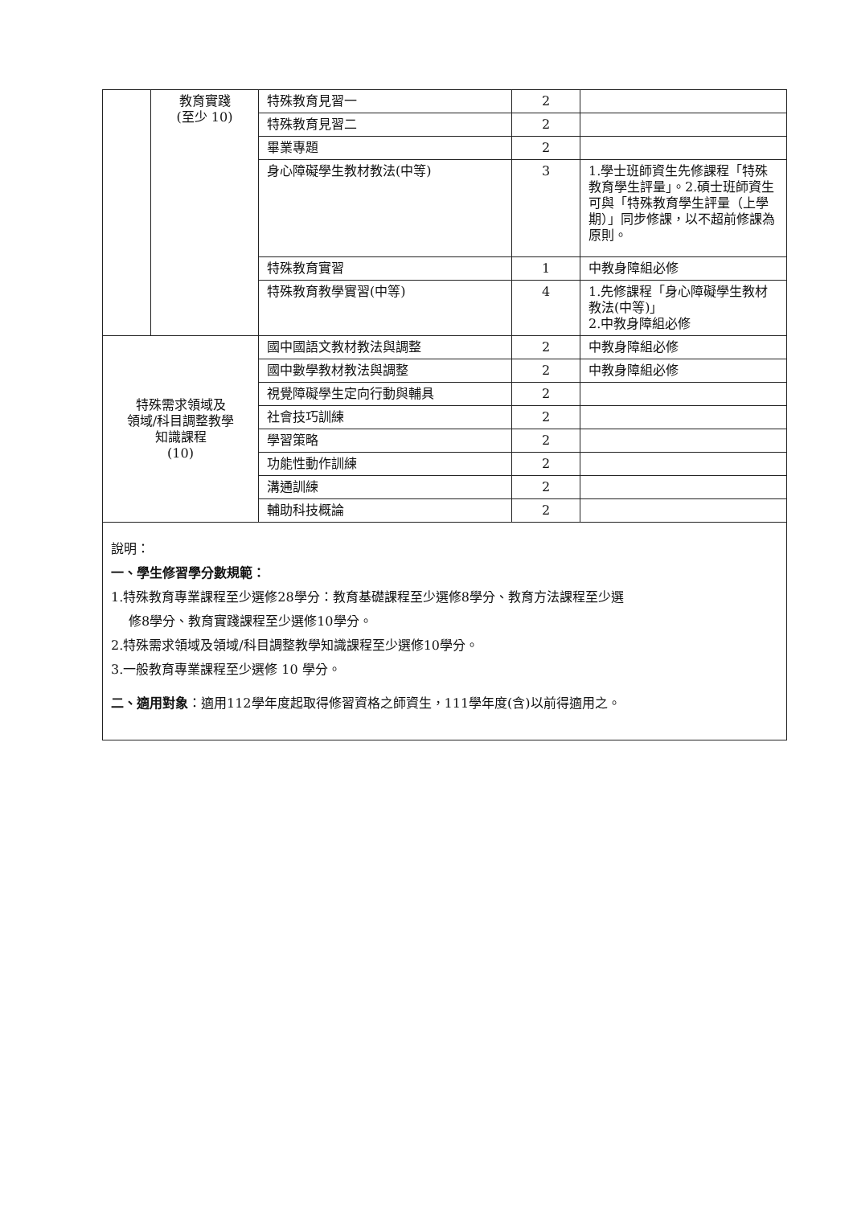| | 教育實踐 (至少 10) | 特殊教育見習一 | 2 | |
| | | 特殊教育見習二 | 2 | |
| | | 畢業專題 | 2 | |
| | | 身心障礙學生教材教法(中等) | 3 | 1.學士班師資生先修課程「特殊教育學生評量」。2.碩士班師資生可與「特殊教育學生評量（上學期）」同步修課，以不超前修課為原則。 |
| | | 特殊教育實習 | 1 | 中教身障組必修 |
| | | 特殊教育教學實習(中等) | 4 | 1.先修課程「身心障礙學生教材教法(中等)」 2.中教身障組必修 |
| 特殊需求領域及 領域/科目調整教學 知識課程 (10) | | 國中國語文教材教法與調整 | 2 | 中教身障組必修 |
| | | 國中數學教材教法與調整 | 2 | 中教身障組必修 |
| | | 視覺障礙學生定向行動與輔具 | 2 | |
| | | 社會技巧訓練 | 2 | |
| | | 學習策略 | 2 | |
| | | 功能性動作訓練 | 2 | |
| | | 溝通訓練 | 2 | |
| | | 輔助科技概論 | 2 | |
說明：
一、學生修習學分數規範：
1.特殊教育專業課程至少選修28學分：教育基礎課程至少選修8學分、教育方法課程至少選
修8學分、教育實踐課程至少選修10學分。
2.特殊需求領域及領域/科目調整教學知識課程至少選修10學分。
3.一般教育專業課程至少選修 10 學分。
二、適用對象：適用112學年度起取得修習資格之師資生，111學年度(含)以前得適用之。